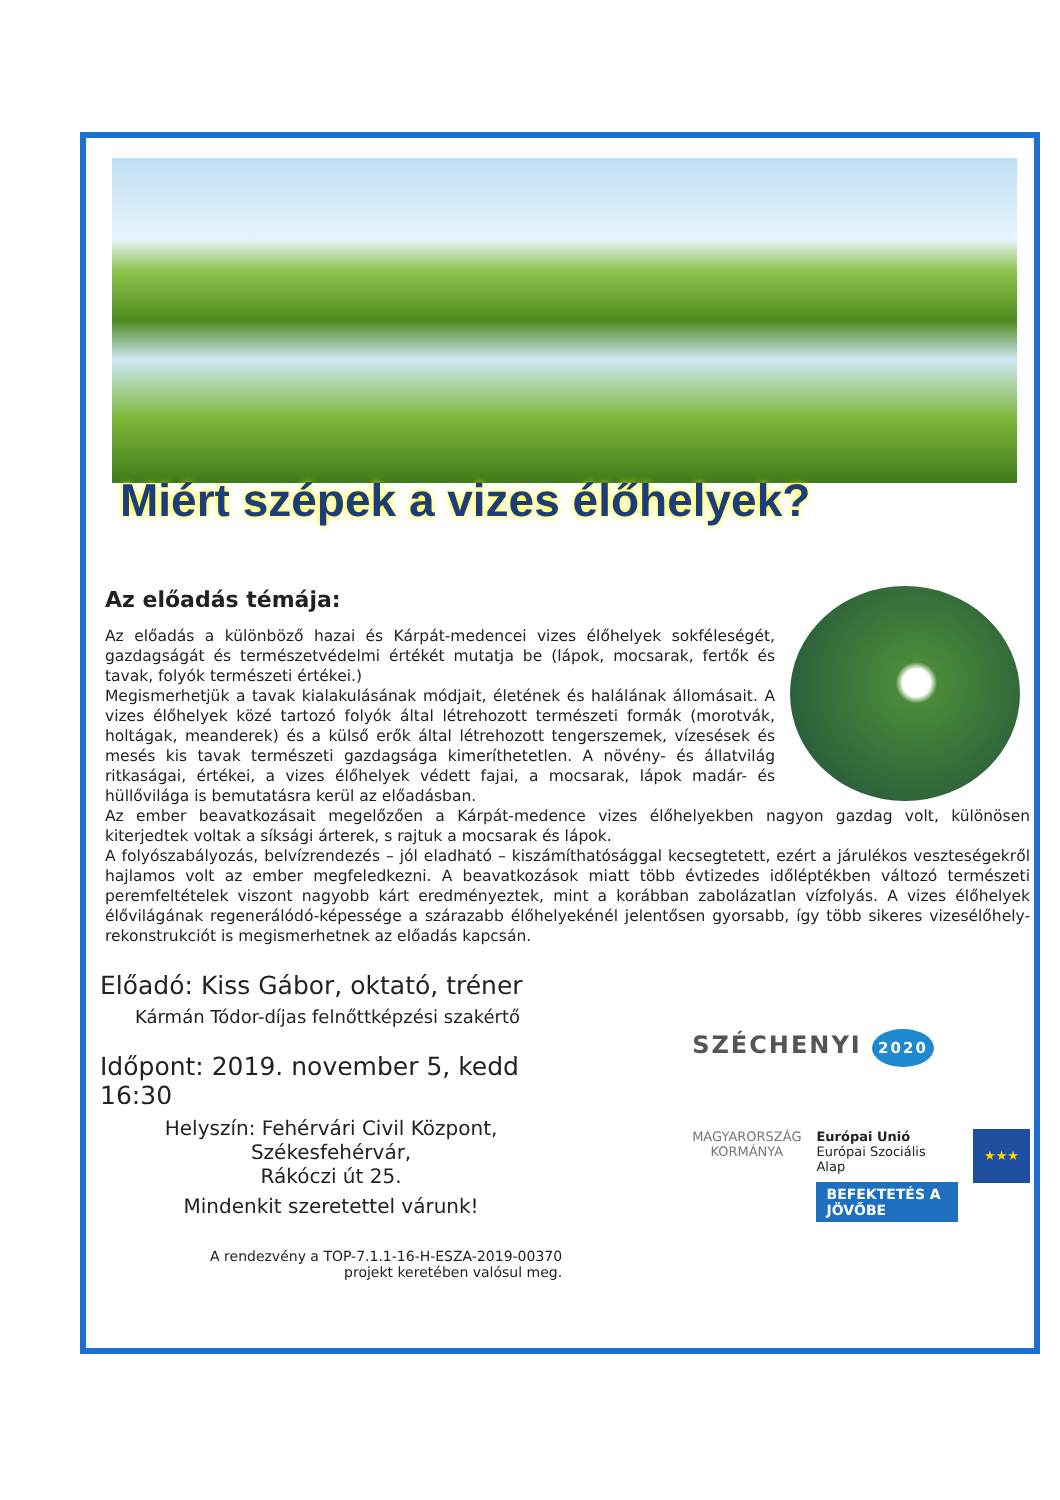Miért szépek a vizes élőhelyek?
Az előadás témája:
Az előadás a különböző hazai és Kárpát-medencei vizes élőhelyek sokféleségét, gazdagságát és természetvédelmi értékét mutatja be (lápok, mocsarak, fertők és tavak, folyók természeti értékei.)
Megismerhetjük a tavak kialakulásának módjait, életének és halálának állomásait. A vizes élőhelyek közé tartozó folyók által létrehozott természeti formák (morotvák, holtágak, meanderek) és a külső erők által létrehozott tengerszemek, vízesések és mesés kis tavak természeti gazdagsága kimeríthetetlen. A növény- és állatvilág ritkaságai, értékei, a vizes élőhelyek védett fajai, a mocsarak, lápok madár- és hüllővilága is bemutatásra kerül az előadásban.
Az ember beavatkozásait megelőzően a Kárpát-medence vizes élőhelyekben nagyon gazdag volt, különösen kiterjedtek voltak a síksági árterek, s rajtuk a mocsarak és lápok.
A folyószabályozás, belvízrendezés – jól eladható – kiszámíthatósággal kecsegtetett, ezért a járulékos veszteségekről hajlamos volt az ember megfeledkezni. A beavatkozások miatt több évtizedes időléptékben változó természeti peremfeltételek viszont nagyobb kárt eredményeztek, mint a korábban zabolázatlan vízfolyás. A vizes élőhelyek élővilágának regenerálódó-képessége a szárazabb élőhelyekénél jelentősen gyorsabb, így több sikeres vizesélőhely-rekonstrukciót is megismerhetnek az előadás kapcsán.
Előadó: Kiss Gábor, oktató, tréner
Kármán Tódor-díjas felnőttképzési szakértő
Időpont: 2019. november 5, kedd 16:30
Helyszín: Fehérvári Civil Központ, Székesfehérvár,
Rákóczi út 25.
Mindenkit szeretettel várunk!
A rendezvény a TOP-7.1.1-16-H-ESZA-2019-00370
projekt keretében valósul meg.
SZÉCHENYI 2020
MAGYARORSZÁG
KORMÁNYA
Európai Unió
Európai Szociális
Alap
BEFEKTETÉS A JÖVŐBE
★★★